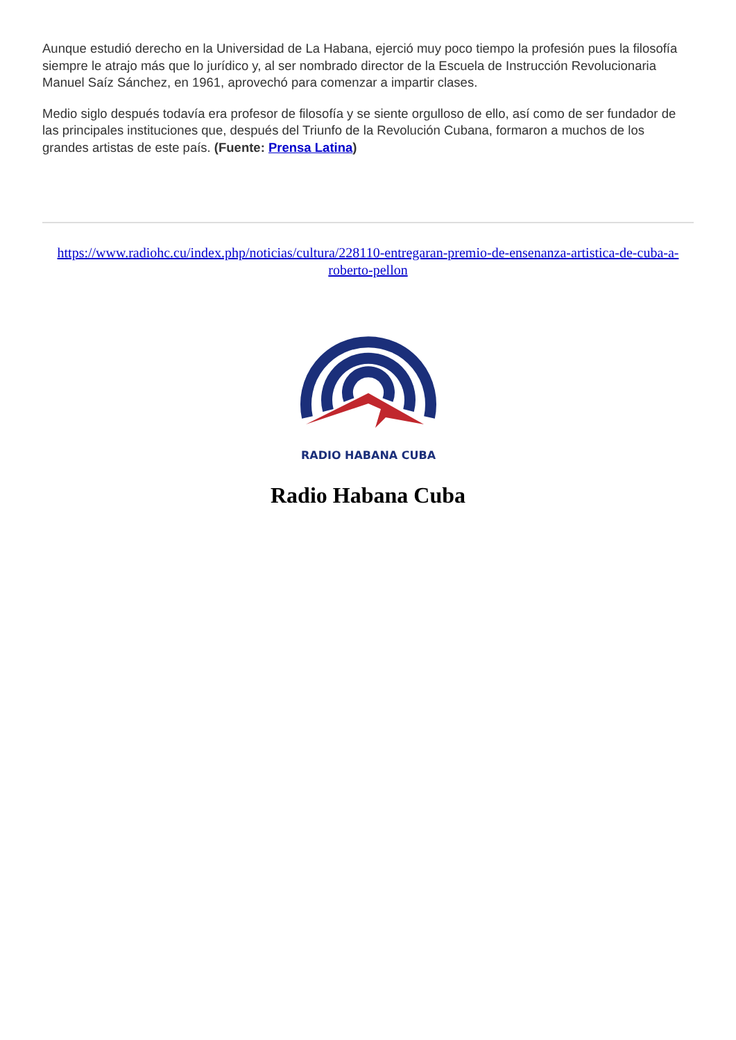Aunque estudió derecho en la Universidad de La Habana, ejerció muy poco tiempo la profesión pues la filosofía siempre le atrajo más que lo jurídico y, al ser nombrado director de la Escuela de Instrucción Revolucionaria Manuel Saíz Sánchez, en 1961, aprovechó para comenzar a impartir clases.
Medio siglo después todavía era profesor de filosofía y se siente orgulloso de ello, así como de ser fundador de las principales instituciones que, después del Triunfo de la Revolución Cubana, formaron a muchos de los grandes artistas de este país. (Fuente: Prensa Latina)
https://www.radiohc.cu/index.php/noticias/cultura/228110-entregaran-premio-de-ensenanza-artistica-de-cuba-a-roberto-pellon
RADIO HABANA CUBA
Radio Habana Cuba